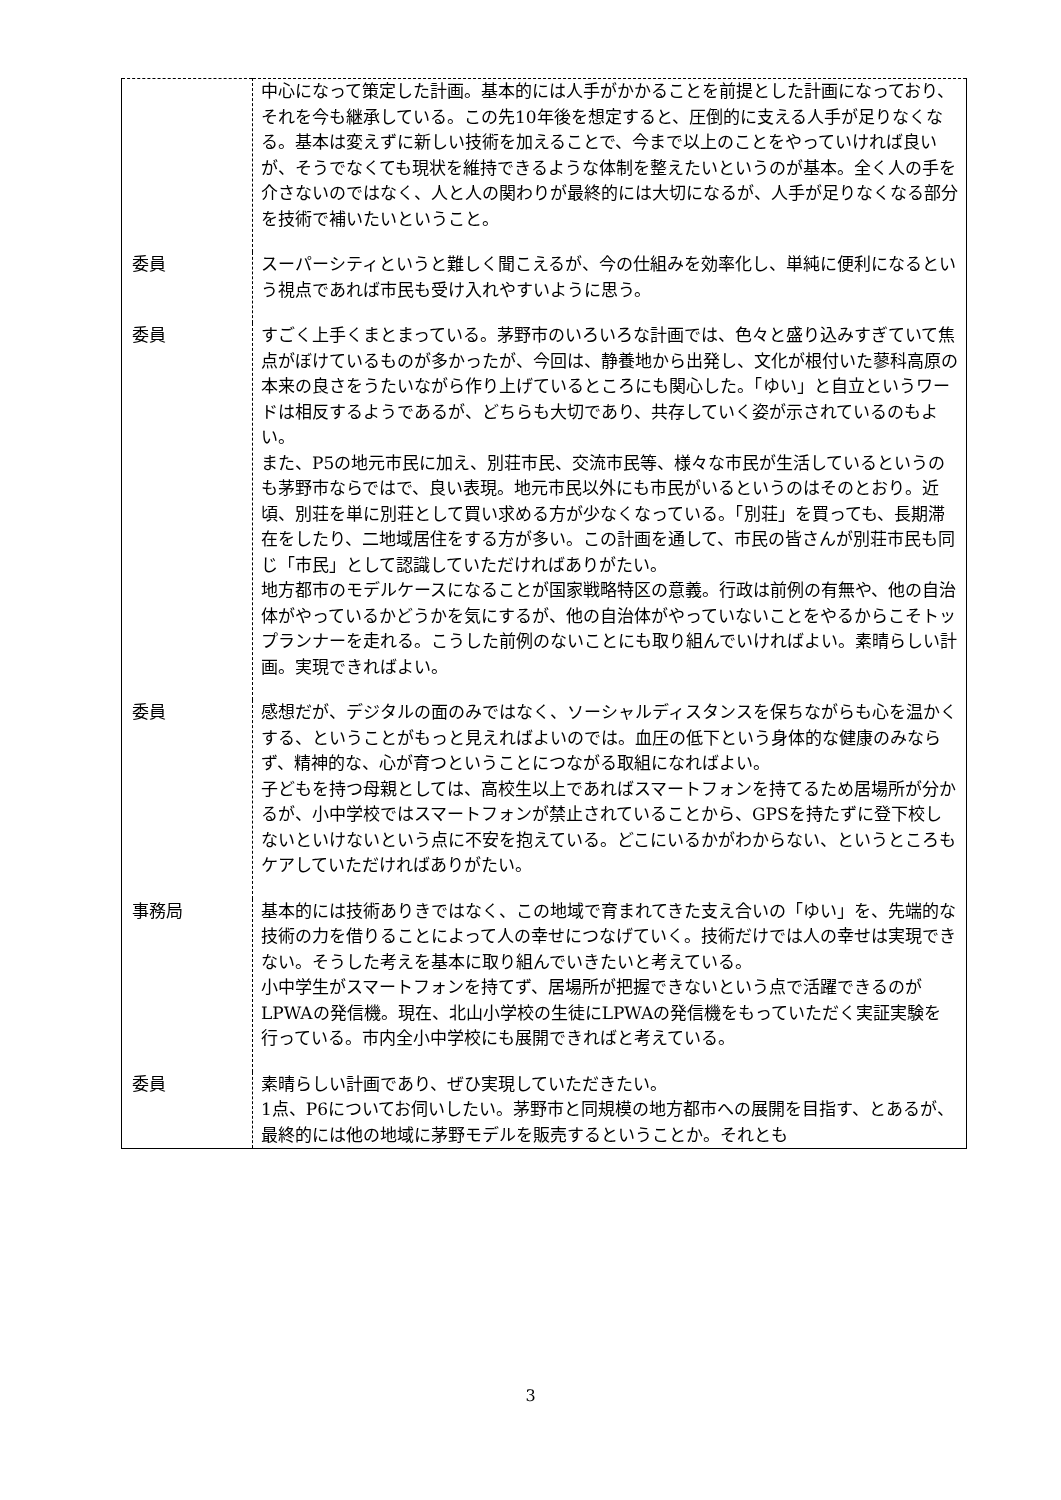| | 中心になって策定した計画。基本的には人手がかかることを前提とした計画になっており、それを今も継承している。この先10年後を想定すると、圧倒的に支える人手が足りなくなる。基本は変えずに新しい技術を加えることで、今まで以上のことをやっていければ良いが、そうでなくても現状を維持できるような体制を整えたいというのが基本。全く人の手を介さないのではなく、人と人の関わりが最終的には大切になるが、人手が足りなくなる部分を技術で補いたいということ。 |
| 委員 | スーパーシティというと難しく聞こえるが、今の仕組みを効率化し、単純に便利になるという視点であれば市民も受け入れやすいように思う。 |
| 委員 | すごく上手くまとまっている。茅野市のいろいろな計画では、色々と盛り込みすぎていて焦点がぼけているものが多かったが、今回は、静養地から出発し、文化が根付いた蓼科高原の本来の良さをうたいながら作り上げているところにも関心した。「ゆい」と自立というワードは相反するようであるが、どちらも大切であり、共存していく姿が示されているのもよい。 また、P5の地元市民に加え、別荘市民、交流市民等、様々な市民が生活しているというのも茅野市ならではで、良い表現。地元市民以外にも市民がいるというのはそのとおり。近頃、別荘を単に別荘として買い求める方が少なくなっている。「別荘」を買っても、長期滞在をしたり、二地域居住をする方が多い。この計画を通して、市民の皆さんが別荘市民も同じ「市民」として認識していただければありがたい。 地方都市のモデルケースになることが国家戦略特区の意義。行政は前例の有無や、他の自治体がやっているかどうかを気にするが、他の自治体がやっていないことをやるからこそトップランナーを走れる。こうした前例のないことにも取り組んでいければよい。素晴らしい計画。実現できればよい。 |
| 委員 | 感想だが、デジタルの面のみではなく、ソーシャルディスタンスを保ちながらも心を温かくする、ということがもっと見えればよいのでは。血圧の低下という身体的な健康のみならず、精神的な、心が育つということにつながる取組になればよい。 子どもを持つ母親としては、高校生以上であればスマートフォンを持てるため居場所が分かるが、小中学校ではスマートフォンが禁止されていることから、GPSを持たずに登下校しないといけないという点に不安を抱えている。どこにいるかがわからない、というところもケアしていただければありがたい。 |
| 事務局 | 基本的には技術ありきではなく、この地域で育まれてきた支え合いの「ゆい」を、先端的な技術の力を借りることによって人の幸せにつなげていく。技術だけでは人の幸せは実現できない。そうした考えを基本に取り組んでいきたいと考えている。 小中学生がスマートフォンを持てず、居場所が把握できないという点で活躍できるのがLPWAの発信機。現在、北山小学校の生徒にLPWAの発信機をもっていただく実証実験を行っている。市内全小中学校にも展開できればと考えている。 |
| 委員 | 素晴らしい計画であり、ぜひ実現していただきたい。 1点、P6についてお伺いしたい。茅野市と同規模の地方都市への展開を目指す、とあるが、最終的には他の地域に茅野モデルを販売するということか。それとも |
3